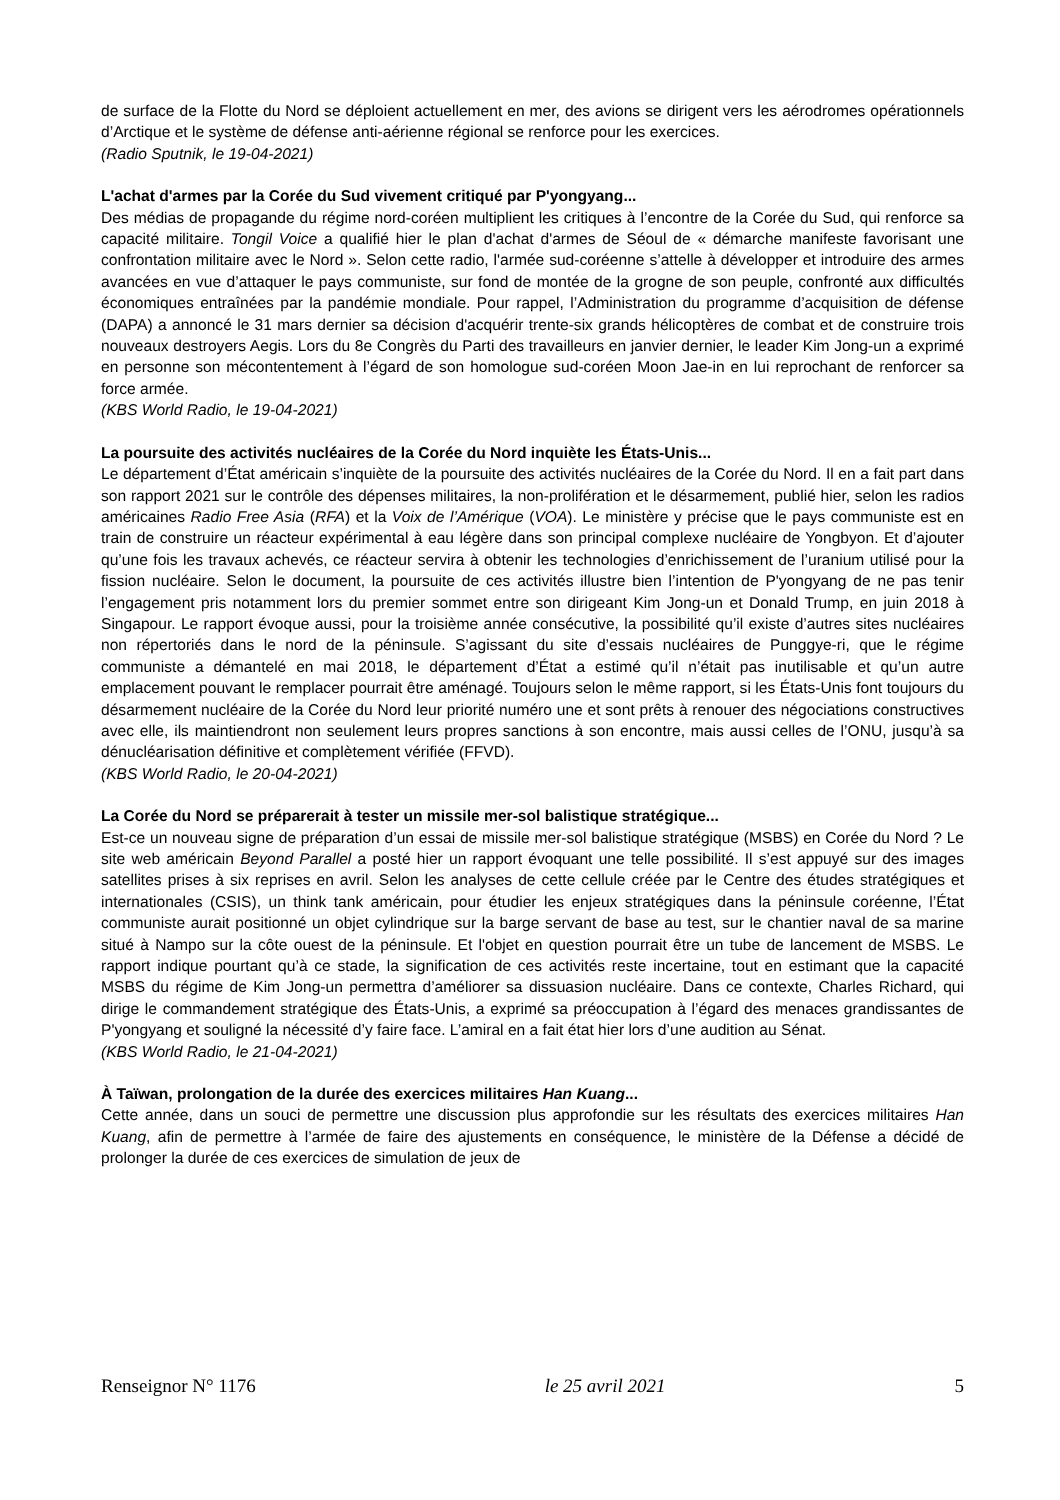de surface de la Flotte du Nord se déploient actuellement en mer, des avions se dirigent vers les aérodromes opérationnels d’Arctique et le système de défense anti-aérienne régional se renforce pour les exercices.
(Radio Sputnik, le 19-04-2021)
L'achat d'armes par la Corée du Sud vivement critiqué par P'yongyang...
Des médias de propagande du régime nord-coréen multiplient les critiques à l’encontre de la Corée du Sud, qui renforce sa capacité militaire. Tongil Voice a qualifié hier le plan d'achat d'armes de Séoul de « démarche manifeste favorisant une confrontation militaire avec le Nord ». Selon cette radio, l'armée sud-coréenne s’attelle à développer et introduire des armes avancées en vue d’attaquer le pays communiste, sur fond de montée de la grogne de son peuple, confronté aux difficultés économiques entraînées par la pandémie mondiale. Pour rappel, l’Administration du programme d’acquisition de défense (DAPA) a annoncé le 31 mars dernier sa décision d'acquérir trente-six grands hélicoptères de combat et de construire trois nouveaux destroyers Aegis. Lors du 8e Congrès du Parti des travailleurs en janvier dernier, le leader Kim Jong-un a exprimé en personne son mécontentement à l’égard de son homologue sud-coréen Moon Jae-in en lui reprochant de renforcer sa force armée.
(KBS World Radio, le 19-04-2021)
La poursuite des activités nucléaires de la Corée du Nord inquiète les États-Unis...
Le département d’État américain s’inquiète de la poursuite des activités nucléaires de la Corée du Nord. Il en a fait part dans son rapport 2021 sur le contrôle des dépenses militaires, la non-prolifération et le désarmement, publié hier, selon les radios américaines Radio Free Asia (RFA) et la Voix de l’Amérique (VOA). Le ministère y précise que le pays communiste est en train de construire un réacteur expérimental à eau légère dans son principal complexe nucléaire de Yongbyon. Et d’ajouter qu’une fois les travaux achevés, ce réacteur servira à obtenir les technologies d’enrichissement de l’uranium utilisé pour la fission nucléaire. Selon le document, la poursuite de ces activités illustre bien l’intention de P'yongyang de ne pas tenir l’engagement pris notamment lors du premier sommet entre son dirigeant Kim Jong-un et Donald Trump, en juin 2018 à Singapour. Le rapport évoque aussi, pour la troisième année consécutive, la possibilité qu’il existe d’autres sites nucléaires non répertoriés dans le nord de la péninsule. S’agissant du site d’essais nucléaires de Punggye-ri, que le régime communiste a démantelé en mai 2018, le département d’État a estimé qu’il n’était pas inutilisable et qu’un autre emplacement pouvant le remplacer pourrait être aménagé. Toujours selon le même rapport, si les États-Unis font toujours du désarmement nucléaire de la Corée du Nord leur priorité numéro une et sont prêts à renouer des négociations constructives avec elle, ils maintiendront non seulement leurs propres sanctions à son encontre, mais aussi celles de l’ONU, jusqu’à sa dénucléarisation définitive et complètement vérifiée (FFVD).
(KBS World Radio, le 20-04-2021)
La Corée du Nord se préparerait à tester un missile mer-sol balistique stratégique...
Est-ce un nouveau signe de préparation d’un essai de missile mer-sol balistique stratégique (MSBS) en Corée du Nord ? Le site web américain Beyond Parallel a posté hier un rapport évoquant une telle possibilité. Il s’est appuyé sur des images satellites prises à six reprises en avril. Selon les analyses de cette cellule créée par le Centre des études stratégiques et internationales (CSIS), un think tank américain, pour étudier les enjeux stratégiques dans la péninsule coréenne, l’État communiste aurait positionné un objet cylindrique sur la barge servant de base au test, sur le chantier naval de sa marine situé à Nampo sur la côte ouest de la péninsule. Et l'objet en question pourrait être un tube de lancement de MSBS. Le rapport indique pourtant qu’à ce stade, la signification de ces activités reste incertaine, tout en estimant que la capacité MSBS du régime de Kim Jong-un permettra d’améliorer sa dissuasion nucléaire. Dans ce contexte, Charles Richard, qui dirige le commandement stratégique des États-Unis, a exprimé sa préoccupation à l’égard des menaces grandissantes de P'yongyang et souligné la nécessité d’y faire face. L’amiral en a fait état hier lors d’une audition au Sénat.
(KBS World Radio, le 21-04-2021)
À Taïwan, prolongation de la durée des exercices militaires Han Kuang...
Cette année, dans un souci de permettre une discussion plus approfondie sur les résultats des exercices militaires Han Kuang, afin de permettre à l’armée de faire des ajustements en conséquence, le ministère de la Défense a décidé de prolonger la durée de ces exercices de simulation de jeux de
Renseignor N° 1176 le 25 avril 2021 5